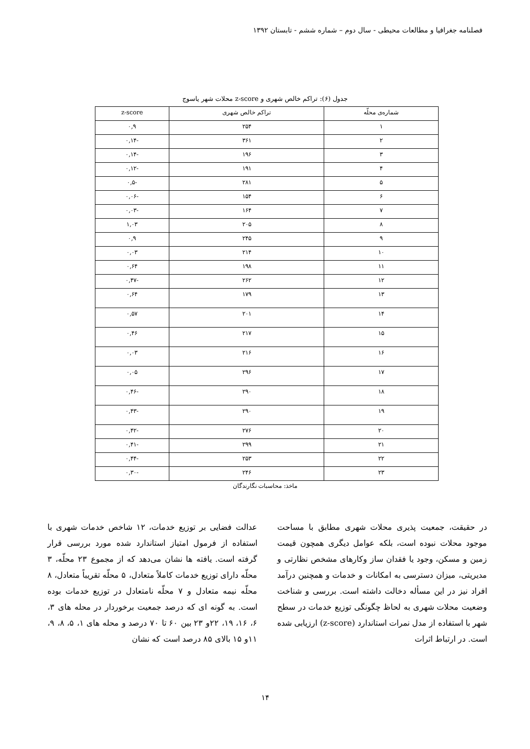فصلنامه جغرافیا و مطالعات محیطی - سال دوم – شماره ششم - تابستان ۱۳۹۲
جدول (۶): تراکم خالص شهری و z-score محلات شهر یاسوج
| شماره‌ی محلّه | تراکم خالص شهری | z-score |
| --- | --- | --- |
| ۱ | ۲۵۴ | ۰,۹ |
| ۲ | ۳۶۱ | -۰,۱۴ |
| ۳ | ۱۹۶ | -۰,۱۴ |
| ۴ | ۱۹۱ | -۰,۱۲ |
| ۵ | ۲۸۱ | -۰,۵ |
| ۶ | ۱۵۴ | -۰,۰۶ |
| ۷ | ۱۶۴ | -۰,۰۳ |
| ۸ | ۲۰۵ | ۱,۰۳ |
| ۹ | ۲۴۵ | ۰,۹ |
| ۱۰ | ۲۱۴ | ۰,۰۳ |
| ۱۱ | ۱۹۸ | ۰,۶۴ |
| ۱۲ | ۲۶۲ | -۰,۴۷ |
| ۱۳ | ۱۷۹ | ۰,۶۴ |
| ۱۴ | ۲۰۱ | ۰,۵۷ |
| ۱۵ | ۲۱۷ | ۰,۴۶ |
| ۱۶ | ۲۱۶ | ۰,۰۳ |
| ۱۷ | ۲۹۶ | ۰,۰۵ |
| ۱۸ | ۲۹۰ | -۰,۴۶ |
| ۱۹ | ۲۹۰ | -۰,۴۳ |
| ۲۰ | ۲۷۶ | -۰,۴۲ |
| ۲۱ | ۲۹۹ | -۰,۴۱ |
| ۲۲ | ۲۵۳ | -۰,۴۴ |
| ۲۳ | ۲۴۶ | -۰,۳۰ |
ماخذ: محاسبات نگارندگان
در حقیقت، جمعیت پذیری محلات شهری مطابق با مساحت موجود محلات نبوده است، بلکه عوامل دیگری همچون قیمت زمین و مسکن، وجود یا فقدان ساز وکارهای مشخص نظارتی و مدیریتی، میزان دسترسی به امکانات و خدمات و همچنین درآمد افراد نیز در این مسأله دخالت داشته است. بررسی و شناخت وضعیت محلات شهری به لحاظ چگونگی توزیع خدمات در سطح شهر با استفاده از مدل نمرات استاندارد (z-score) ارزیابی شده است. در ارتباط اثرات
عدالت فضایی بر توزیع خدمات، ۱۲ شاخص خدمات شهری با استفاده از فرمول امتیاز استاندارد شده مورد بررسی قرار گرفته است. یافته ها نشان می‌دهد که از مجموع ۲۳ محلّه، ۳ محلّه دارای توزیع خدمات کاملاً متعادل، ۵ محلّه تقریباً متعادل، ۸ محلّه نیمه متعادل و ۷ محلّه نامتعادل در توزیع خدمات بوده است. به گونه ای که درصد جمعیت برخوردار در محله های ۳، ۶، ۱۶، ۱۹، ۲۲و ۲۳ بین ۶۰ تا ۷۰ درصد و محله های ۱، ۵، ۸، ۹، ۱۱و ۱۵ بالای ۸۵ درصد است که نشان
۱۴